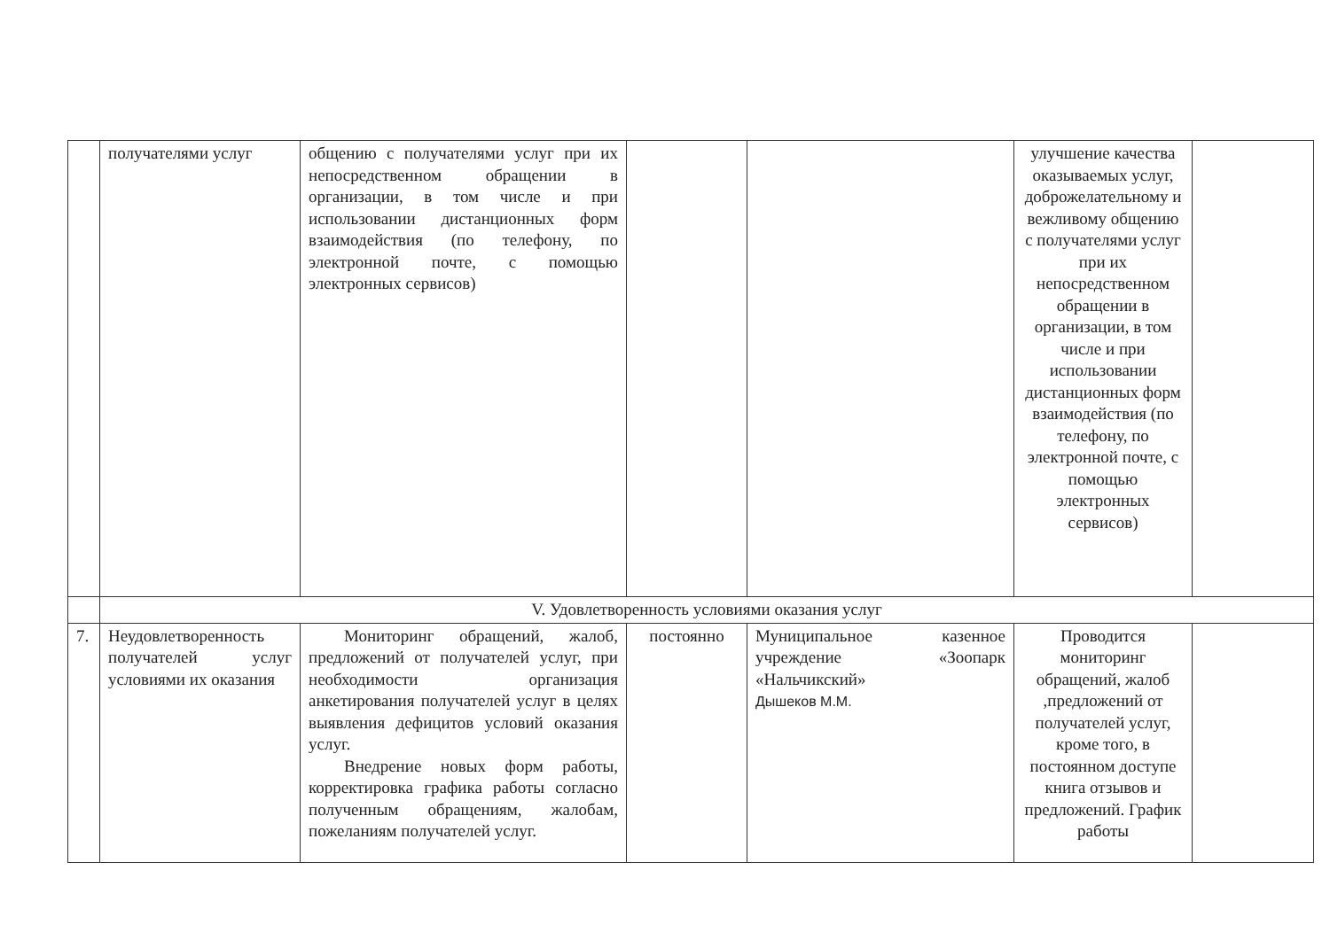| | получателями услуг | общению с получателями услуг при их непосредственном обращении в организации, в том числе и при использовании дистанционных форм взаимодействия (по телефону, по электронной почте, с помощью электронных сервисов) | | | улучшение качества оказываемых услуг, доброжелательному и вежливому общению с получателями услуг при их непосредственном обращении в организации, в том числе и при использовании дистанционных форм взаимодействия (по телефону, по электронной почте, с помощью электронных сервисов) | |
| | V. Удовлетворенность условиями оказания услуг | | | | | |
| 7. | Неудовлетворенность получателей услуг условиями их оказания | Мониторинг обращений, жалоб, предложений от получателей услуг, при необходимости организация анкетирования получателей услуг в целях выявления дефицитов условий оказания услуг. Внедрение новых форм работы, корректировка графика работы согласно полученным обращениям, жалобам, пожеланиям получателей услуг. | постоянно | Муниципальное казенное учреждение «Зоопарк «Нальчикский» Дышеков М.М. | Проводится мониторинг обращений, жалоб ,предложений от получателей услуг, кроме того, в постоянном доступе книга отзывов и предложений. График работы | |